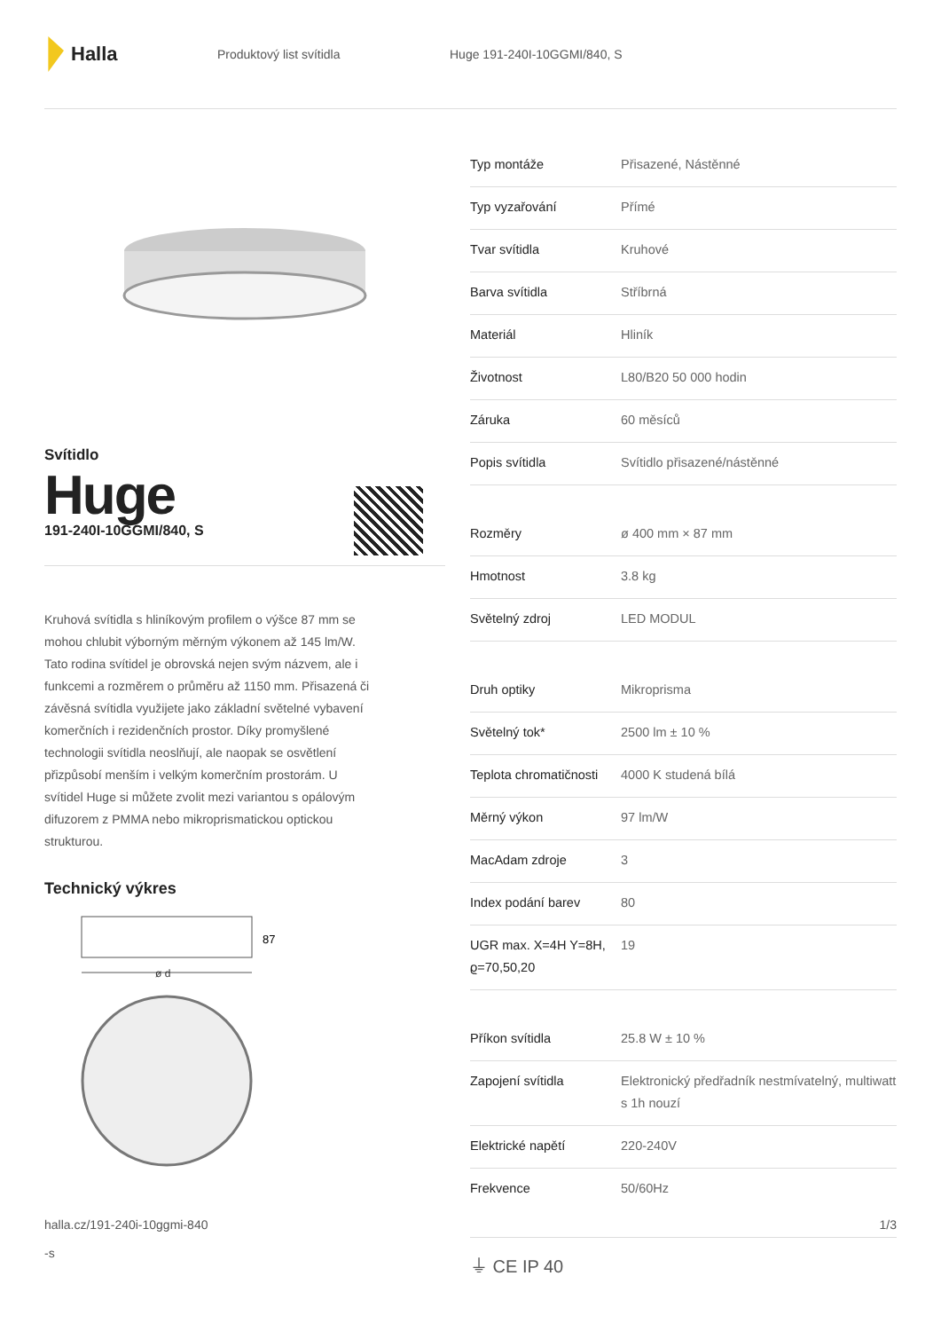Halla
Produktový list svítidla Huge 191-240I-10GGMI/840, S
Svítidlo
Huge
191-240I-10GGMI/840, S
Kruhová svítidla s hliníkovým profilem o výšce 87 mm se mohou chlubit výborným měrným výkonem až 145 lm/W. Tato rodina svítidel je obrovská nejen svým názvem, ale i funkcemi a rozměrem o průměru až 1150 mm. Přisazená či závěsná svítidla využijete jako základní světelné vybavení komerčních i rezidenčních prostor. Díky promyšlené technologii svítidla neoslňují, ale naopak se osvětlení přizpůsobí menším i velkým komerčním prostorám. U svítidel Huge si můžete zvolit mezi variantou s opálovým difuzorem z PMMA nebo mikroprismatickou optickou strukturou.
Technický výkres
87
ø d
| Typ montáže | Přisazené, Nástěnné |
| Typ vyzařování | Přímé |
| Tvar svítidla | Kruhové |
| Barva svítidla | Stříbrná |
| Materiál | Hliník |
| Životnost | L80/B20 50 000 hodin |
| Záruka | 60 měsíců |
| Popis svítidla | Svítidlo přisazené/nástěnné |
| Rozměry | ø 400 mm × 87 mm |
| Hmotnost | 3.8 kg |
| Světelný zdroj | LED MODUL |
| Druh optiky | Mikroprisma |
| Světelný tok* | 2500 lm ± 10 % |
| Teplota chromatičnosti | 4000 K studená bílá |
| Měrný výkon | 97 lm/W |
| MacAdam zdroje | 3 |
| Index podání barev | 80 |
| UGR max. X=4H Y=8H, ϱ=70,50,20 | 19 |
| Příkon svítidla | 25.8 W ± 10 % |
| Zapojení svítidla | Elektronický předřadník nestmívatelný, multiwatt s 1h nouzí |
| Elektrické napětí | 220-240V |
| Frekvence | 50/60Hz |
⏚ CE IP 40
halla.cz/191-240i-10ggmi-840
-s
1/3